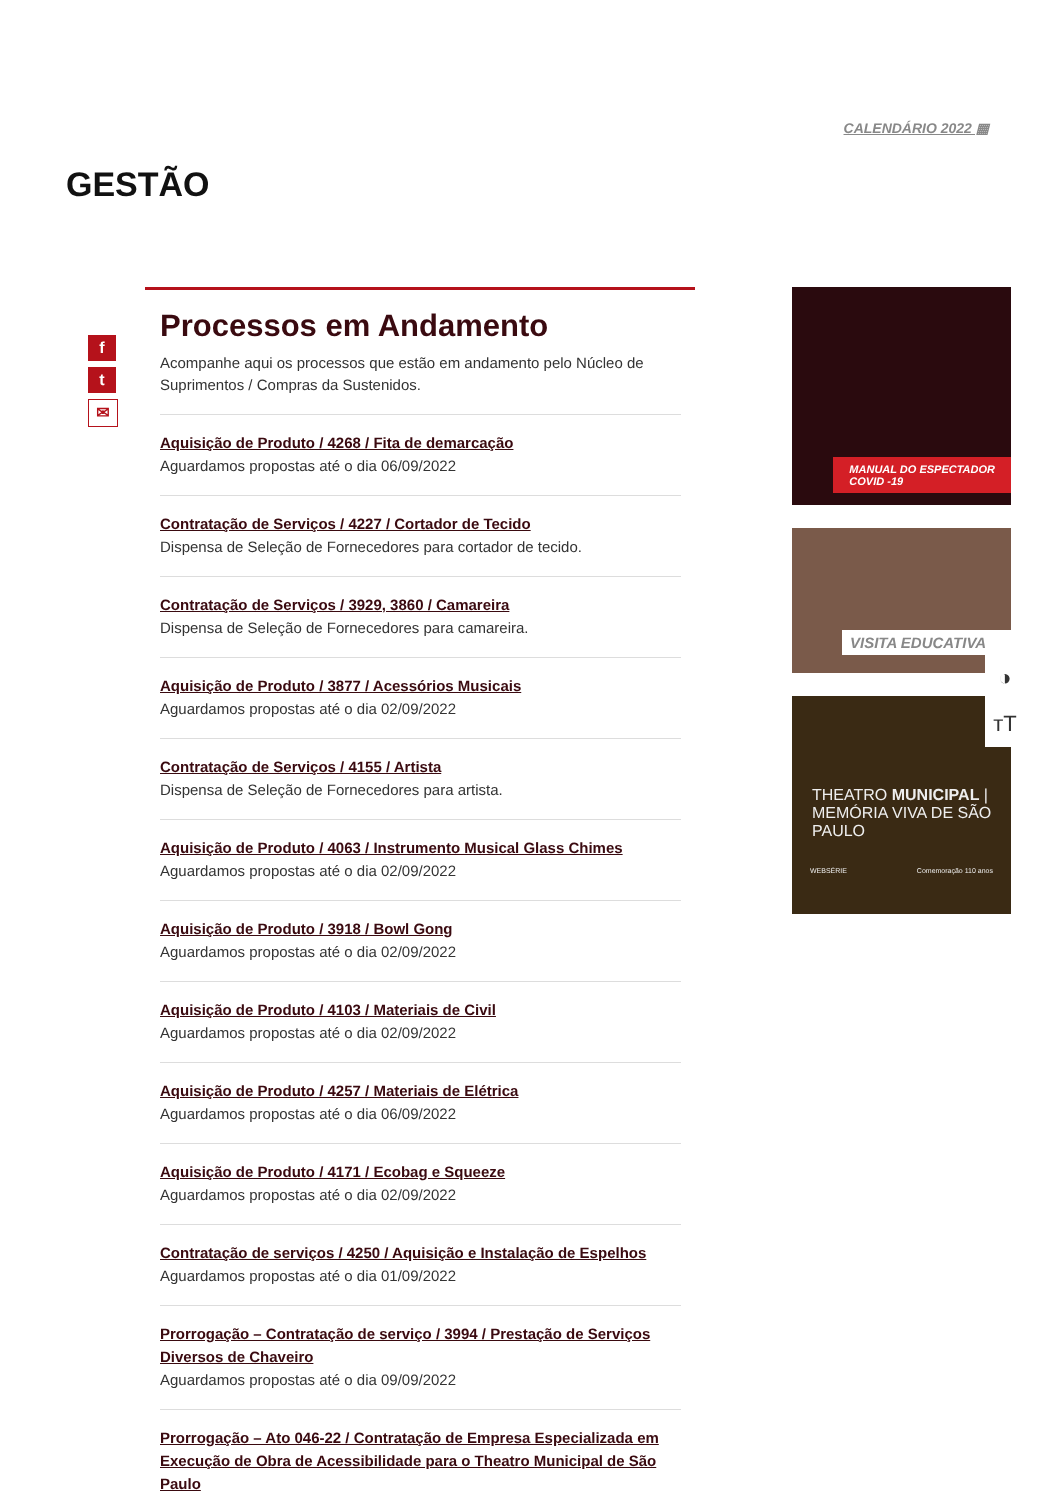CALENDÁRIO 2022 ▦
GESTÃO
f
t
✉
Processos em Andamento
Acompanhe aqui os processos que estão em andamento pelo Núcleo de Suprimentos / Compras da Sustenidos.
Aquisição de Produto / 4268 / Fita de demarcação
Aguardamos propostas até o dia 06/09/2022
Contratação de Serviços / 4227 / Cortador de Tecido
Dispensa de Seleção de Fornecedores para cortador de tecido.
Contratação de Serviços / 3929, 3860 / Camareira
Dispensa de Seleção de Fornecedores para camareira.
Aquisição de Produto / 3877 / Acessórios Musicais
Aguardamos propostas até o dia 02/09/2022
Contratação de Serviços / 4155 / Artista
Dispensa de Seleção de Fornecedores para artista.
Aquisição de Produto / 4063 / Instrumento Musical Glass Chimes
Aguardamos propostas até o dia 02/09/2022
Aquisição de Produto / 3918 / Bowl Gong
Aguardamos propostas até o dia 02/09/2022
Aquisição de Produto / 4103 / Materiais de Civil
Aguardamos propostas até o dia 02/09/2022
Aquisição de Produto / 4257 / Materiais de Elétrica
Aguardamos propostas até o dia 06/09/2022
Aquisição de Produto / 4171 / Ecobag e Squeeze
Aguardamos propostas até o dia 02/09/2022
Contratação de serviços / 4250 / Aquisição e Instalação de Espelhos
Aguardamos propostas até o dia 01/09/2022
Prorrogação – Contratação de serviço / 3994 / Prestação de Serviços Diversos de Chaveiro
Aguardamos propostas até o dia 09/09/2022
Prorrogação – Ato 046-22 / Contratação de Empresa Especializada em Execução de Obra de Acessibilidade para o Theatro Municipal de São Paulo
MANUAL DO ESPECTADOR
COVID -19
VISITA EDUCATIVA
THEATRO MUNICIPAL | MEMÓRIA VIVA DE SÃO PAULO
WEBSÉRIE Comemoração 110 anos
◑
тT